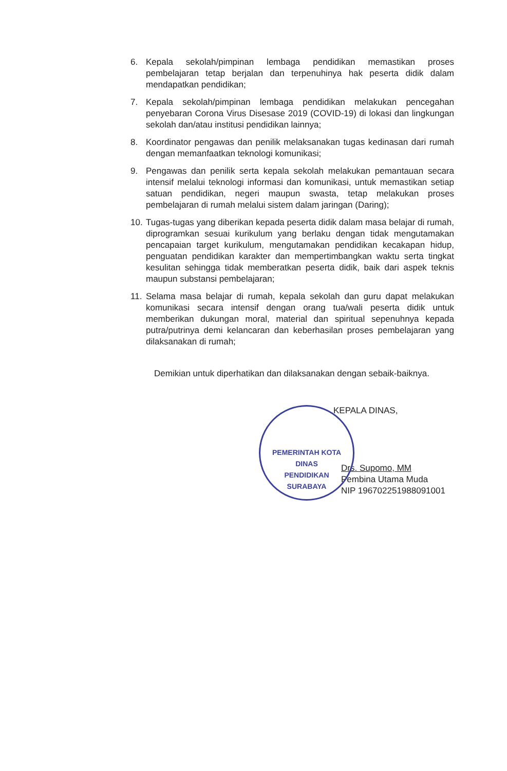6. Kepala sekolah/pimpinan lembaga pendidikan memastikan proses pembelajaran tetap berjalan dan terpenuhinya hak peserta didik dalam mendapatkan pendidikan;
7. Kepala sekolah/pimpinan lembaga pendidikan melakukan pencegahan penyebaran Corona Virus Disesase 2019 (COVID-19) di lokasi dan lingkungan sekolah dan/atau institusi pendidikan lainnya;
8. Koordinator pengawas dan penilik melaksanakan tugas kedinasan dari rumah dengan memanfaatkan teknologi komunikasi;
9. Pengawas dan penilik serta kepala sekolah melakukan pemantauan secara intensif melalui teknologi informasi dan komunikasi, untuk memastikan setiap satuan pendidikan, negeri maupun swasta, tetap melakukan proses pembelajaran di rumah melalui sistem dalam jaringan (Daring);
10. Tugas-tugas yang diberikan kepada peserta didik dalam masa belajar di rumah, diprogramkan sesuai kurikulum yang berlaku dengan tidak mengutamakan pencapaian target kurikulum, mengutamakan pendidikan kecakapan hidup, penguatan pendidikan karakter dan mempertimbangkan waktu serta tingkat kesulitan sehingga tidak memberatkan peserta didik, baik dari aspek teknis maupun substansi pembelajaran;
11. Selama masa belajar di rumah, kepala sekolah dan guru dapat melakukan komunikasi secara intensif dengan orang tua/wali peserta didik untuk memberikan dukungan moral, material dan spiritual sepenuhnya kepada putra/putrinya demi kelancaran dan keberhasilan proses pembelajaran yang dilaksanakan di rumah;
Demikian untuk diperhatikan dan dilaksanakan dengan sebaik-baiknya.
PEMERINTAH KOTA
DINAS
PENDIDIKAN
SURABAYA
KEPALA DINAS,
Drs. Supomo, MM
Pembina Utama Muda
NIP 196702251988091001